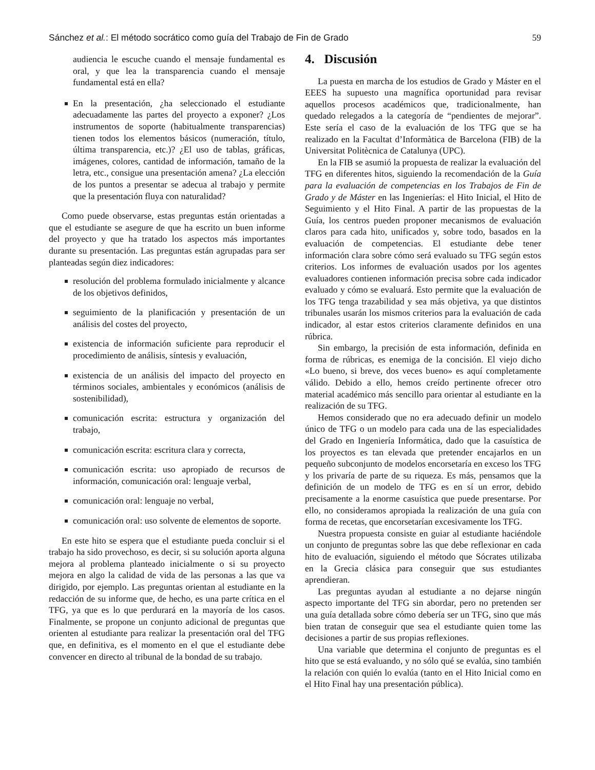Sánchez et al.: El método socrático como guía del Trabajo de Fin de Grado 59
audiencia le escuche cuando el mensaje fundamental es oral, y que lea la transparencia cuando el mensaje fundamental está en ella?
En la presentación, ¿ha seleccionado el estudiante adecuadamente las partes del proyecto a exponer? ¿Los instrumentos de soporte (habitualmente transparencias) tienen todos los elementos básicos (numeración, título, última transparencia, etc.)? ¿El uso de tablas, gráficas, imágenes, colores, cantidad de información, tamaño de la letra, etc., consigue una presentación amena? ¿La elección de los puntos a presentar se adecua al trabajo y permite que la presentación fluya con naturalidad?
Como puede observarse, estas preguntas están orientadas a que el estudiante se asegure de que ha escrito un buen informe del proyecto y que ha tratado los aspectos más importantes durante su presentación. Las preguntas están agrupadas para ser planteadas según diez indicadores:
resolución del problema formulado inicialmente y alcance de los objetivos definidos,
seguimiento de la planificación y presentación de un análisis del costes del proyecto,
existencia de información suficiente para reproducir el procedimiento de análisis, síntesis y evaluación,
existencia de un análisis del impacto del proyecto en términos sociales, ambientales y económicos (análisis de sostenibilidad),
comunicación escrita: estructura y organización del trabajo,
comunicación escrita: escritura clara y correcta,
comunicación escrita: uso apropiado de recursos de información, comunicación oral: lenguaje verbal,
comunicación oral: lenguaje no verbal,
comunicación oral: uso solvente de elementos de soporte.
En este hito se espera que el estudiante pueda concluir si el trabajo ha sido provechoso, es decir, si su solución aporta alguna mejora al problema planteado inicialmente o si su proyecto mejora en algo la calidad de vida de las personas a las que va dirigido, por ejemplo. Las preguntas orientan al estudiante en la redacción de su informe que, de hecho, es una parte crítica en el TFG, ya que es lo que perdurará en la mayoría de los casos. Finalmente, se propone un conjunto adicional de preguntas que orienten al estudiante para realizar la presentación oral del TFG que, en definitiva, es el momento en el que el estudiante debe convencer en directo al tribunal de la bondad de su trabajo.
4. Discusión
La puesta en marcha de los estudios de Grado y Máster en el EEES ha supuesto una magnífica oportunidad para revisar aquellos procesos académicos que, tradicionalmente, han quedado relegados a la categoría de “pendientes de mejorar”. Este sería el caso de la evaluación de los TFG que se ha realizado en la Facultat d’Informàtica de Barcelona (FIB) de la Universitat Politècnica de Catalunya (UPC).
En la FIB se asumió la propuesta de realizar la evaluación del TFG en diferentes hitos, siguiendo la recomendación de la Guía para la evaluación de competencias en los Trabajos de Fin de Grado y de Máster en las Ingenierías: el Hito Inicial, el Hito de Seguimiento y el Hito Final. A partir de las propuestas de la Guía, los centros pueden proponer mecanismos de evaluación claros para cada hito, unificados y, sobre todo, basados en la evaluación de competencias. El estudiante debe tener información clara sobre cómo será evaluado su TFG según estos criterios. Los informes de evaluación usados por los agentes evaluadores contienen información precisa sobre cada indicador evaluado y cómo se evaluará. Esto permite que la evaluación de los TFG tenga trazabilidad y sea más objetiva, ya que distintos tribunales usarán los mismos criterios para la evaluación de cada indicador, al estar estos criterios claramente definidos en una rúbrica.
Sin embargo, la precisión de esta información, definida en forma de rúbricas, es enemiga de la concisión. El viejo dicho «Lo bueno, si breve, dos veces bueno» es aquí completamente válido. Debido a ello, hemos creído pertinente ofrecer otro material académico más sencillo para orientar al estudiante en la realización de su TFG.
Hemos considerado que no era adecuado definir un modelo único de TFG o un modelo para cada una de las especialidades del Grado en Ingeniería Informática, dado que la casuística de los proyectos es tan elevada que pretender encajarlos en un pequeño subconjunto de modelos encorsetaría en exceso los TFG y los privaría de parte de su riqueza. Es más, pensamos que la definición de un modelo de TFG es en sí un error, debido precisamente a la enorme casuística que puede presentarse. Por ello, no consideramos apropiada la realización de una guía con forma de recetas, que encorsetarían excesivamente los TFG.
Nuestra propuesta consiste en guiar al estudiante haciéndole un conjunto de preguntas sobre las que debe reflexionar en cada hito de evaluación, siguiendo el método que Sócrates utilizaba en la Grecia clásica para conseguir que sus estudiantes aprendieran.
Las preguntas ayudan al estudiante a no dejarse ningún aspecto importante del TFG sin abordar, pero no pretenden ser una guía detallada sobre cómo debería ser un TFG, sino que más bien tratan de conseguir que sea el estudiante quien tome las decisiones a partir de sus propias reflexiones.
Una variable que determina el conjunto de preguntas es el hito que se está evaluando, y no sólo qué se evalúa, sino también la relación con quién lo evalúa (tanto en el Hito Inicial como en el Hito Final hay una presentación pública).